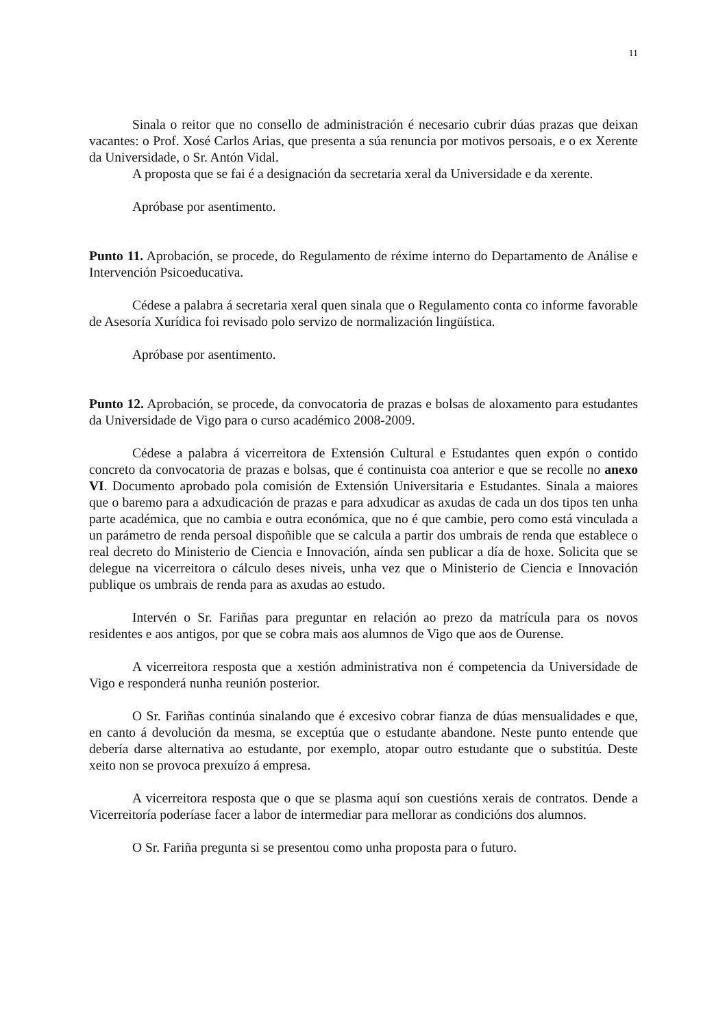11
Sinala o reitor que no consello de administración é necesario cubrir dúas prazas que deixan vacantes: o Prof. Xosé Carlos Arias, que presenta a súa renuncia por motivos persoais, e o ex Xerente da Universidade, o Sr. Antón Vidal.
A proposta que se fai é a designación da secretaria xeral da Universidade e da xerente.
Apróbase por asentimento.
Punto 11. Aprobación, se procede, do Regulamento de réxime interno do Departamento de Análise e Intervención Psicoeducativa.
Cédese a palabra á secretaria xeral quen sinala que o Regulamento conta co informe favorable de Asesoría Xurídica foi revisado polo servizo de normalización lingüística.
Apróbase por asentimento.
Punto 12. Aprobación, se procede, da convocatoria de prazas e bolsas de aloxamento para estudantes da Universidade de Vigo para o curso académico 2008-2009.
Cédese a palabra á vicerreitora de Extensión Cultural e Estudantes quen expón o contido concreto da convocatoria de prazas e bolsas, que é continuista coa anterior e que se recolle no anexo VI. Documento aprobado pola comisión de Extensión Universitaria e Estudantes. Sinala a maiores que o baremo para a adxudicación de prazas e para adxudicar as axudas de cada un dos tipos ten unha parte académica, que no cambia e outra económica, que no é que cambie, pero como está vinculada a un parámetro de renda persoal dispoñible que se calcula a partir dos umbrais de renda que establece o real decreto do Ministerio de Ciencia e Innovación, aínda sen publicar a día de hoxe. Solicita que se delegue na vicerreitora o cálculo deses niveis, unha vez que o Ministerio de Ciencia e Innovación publique os umbrais de renda para as axudas ao estudo.
Intervén o Sr. Fariñas para preguntar en relación ao prezo da matrícula para os novos residentes e aos antigos, por que se cobra mais aos alumnos de Vigo que aos de Ourense.
A vicerreitora resposta que a xestión administrativa non é competencia da Universidade de Vigo e responderá nunha reunión posterior.
O Sr. Fariñas continúa sinalando que é excesivo cobrar fianza de dúas mensualidades e que, en canto á devolución da mesma, se exceptúa que o estudante abandone. Neste punto entende que debería darse alternativa ao estudante, por exemplo, atopar outro estudante que o substitúa. Deste xeito non se provoca prexuízo á empresa.
A vicerreitora resposta que o que se plasma aquí son cuestións xerais de contratos. Dende a Vicerreitoría poderíase facer a labor de intermediar para mellorar as condicións dos alumnos.
O Sr. Fariña pregunta si se presentou como unha proposta para o futuro.